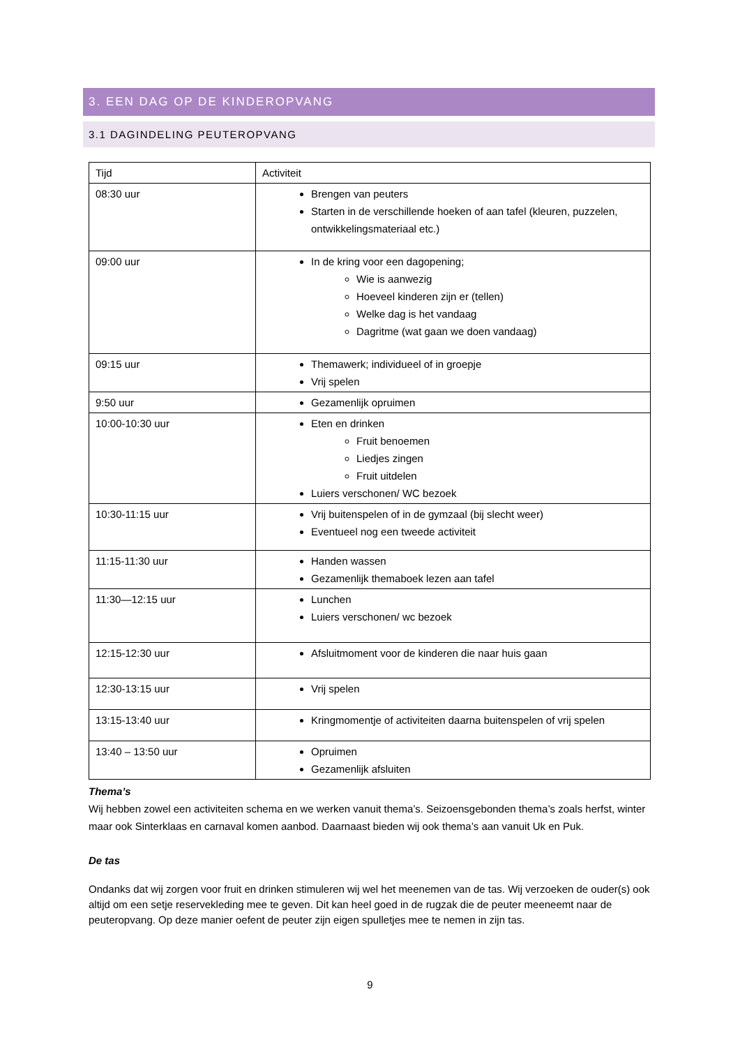3. EEN DAG OP DE KINDEROPVANG
3.1 DAGINDELING PEUTEROPVANG
| Tijd | Activiteit |
| --- | --- |
| 08:30 uur | Brengen van peuters Starten in de verschillende hoeken of aan tafel (kleuren, puzzelen, ontwikkelingsmateriaal etc.) |
| 09:00 uur | In de kring voor een dagopening; Wie is aanwezig Hoeveel kinderen zijn er (tellen) Welke dag is het vandaag Dagritme (wat gaan we doen vandaag) |
| 09:15 uur | Themawerk; individueel of in groepje Vrij spelen |
| 9:50 uur | Gezamenlijk opruimen |
| 10:00-10:30 uur | Eten en drinken Fruit benoemen Liedjes zingen Fruit uitdelen Luiers verschonen/ WC bezoek |
| 10:30-11:15 uur | Vrij buitenspelen of in de gymzaal (bij slecht weer) Eventueel nog een tweede activiteit |
| 11:15-11:30 uur | Handen wassen Gezamenlijk themaboek lezen aan tafel |
| 11:30—12:15 uur | Lunchen Luiers verschonen/ wc bezoek |
| 12:15-12:30 uur | Afsluitmoment voor de kinderen die naar huis gaan |
| 12:30-13:15 uur | Vrij spelen |
| 13:15-13:40 uur | Kringmomentje of activiteiten daarna buitenspelen of vrij spelen |
| 13:40 – 13:50 uur | Opruimen Gezamenlijk afsluiten |
Thema’s
Wij hebben zowel een activiteiten schema en we werken vanuit thema’s. Seizoensgebonden thema’s zoals herfst, winter maar ook Sinterklaas en carnaval komen aanbod. Daarnaast bieden wij ook thema’s aan vanuit Uk en Puk.
De tas
Ondanks dat wij zorgen voor fruit en drinken stimuleren wij wel het meenemen van de tas. Wij verzoeken de ouder(s) ook altijd om een setje reservekleding mee te geven. Dit kan heel goed in de rugzak die de peuter meeneemt naar de peuteropvang. Op deze manier oefent de peuter zijn eigen spulletjes mee te nemen in zijn tas.
9